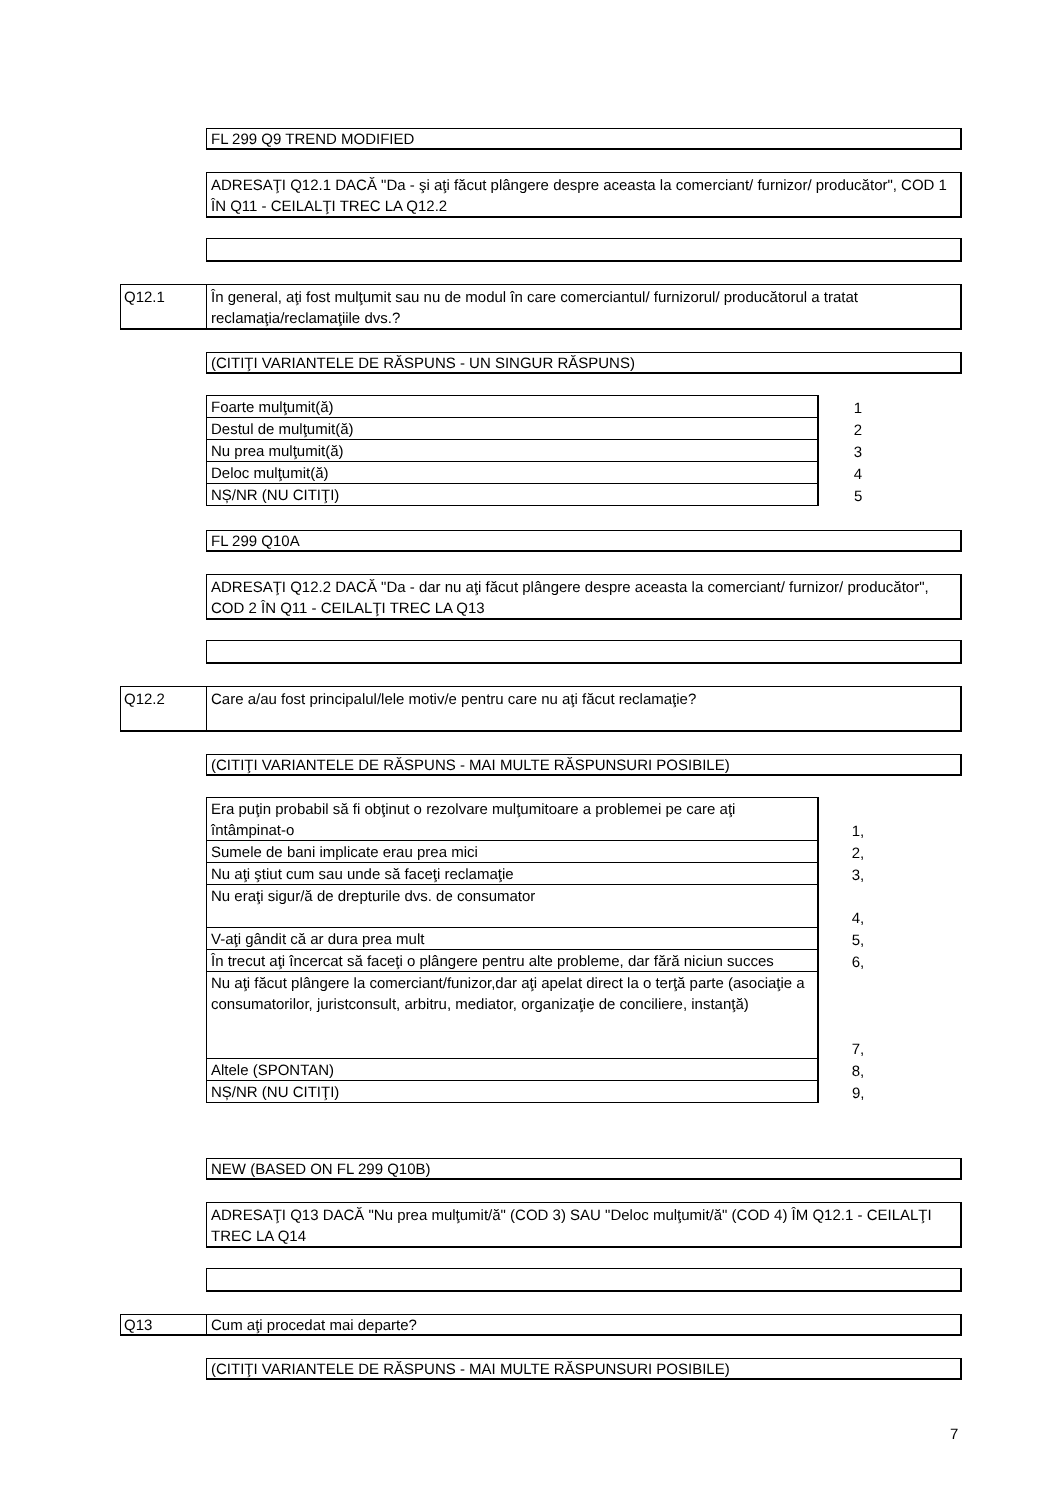FL 299 Q9 TREND MODIFIED
ADRESAŢI Q12.1 DACĂ "Da - şi aţi făcut plângere despre aceasta la comerciant/ furnizor/ producător", COD 1 ÎN Q11 - CEILALŢI TREC LA Q12.2
Q12.1
În general, aţi fost mulţumit sau nu de modul în care comerciantul/ furnizorul/ producătorul a tratat reclamaţia/reclamaţiile dvs.?
(CITIŢI VARIANTELE DE RĂSPUNS - UN SINGUR RĂSPUNS)
| Foarte mulţumit(ă) | 1 |
| Destul de mulţumit(ă) | 2 |
| Nu prea mulţumit(ă) | 3 |
| Deloc mulţumit(ă) | 4 |
| NȘ/NR (NU CITIŢI) | 5 |
FL 299 Q10A
ADRESAŢI Q12.2 DACĂ "Da - dar nu aţi făcut plângere despre aceasta la comerciant/ furnizor/ producător", COD 2 ÎN Q11 - CEILALŢI TREC LA Q13
Q12.2 Care a/au fost principalul/lele motiv/e pentru care nu aţi făcut reclamaţie?
(CITIŢI VARIANTELE DE RĂSPUNS - MAI MULTE RĂSPUNSURI POSIBILE)
| Era puţin probabil să fi obţinut o rezolvare mulţumitoare a problemei pe care aţi întâmpinat-o | 1, |
| Sumele de bani implicate erau prea mici | 2, |
| Nu aţi ştiut cum sau unde să faceţi reclamaţie | 3, |
| Nu eraţi sigur/ă de drepturile dvs. de consumator | 4, |
| V-aţi gândit că ar dura prea mult | 5, |
| În trecut aţi încercat să faceţi o plângere pentru alte probleme, dar fără niciun succes | 6, |
| Nu aţi făcut plângere la comerciant/funizor,dar aţi apelat direct la o terţă parte (asociaţie a consumatorilor, juristconsult, arbitru, mediator, organizaţie de conciliere, instanţă) | 7, |
| Altele (SPONTAN) | 8, |
| NȘ/NR (NU CITIŢI) | 9, |
NEW (BASED ON FL 299 Q10B)
ADRESAŢI Q13 DACĂ "Nu prea mulţumit/ă" (COD 3) SAU "Deloc mulţumit/ă" (COD 4) ÎM Q12.1 - CEILALŢI TREC LA Q14
Q13 Cum aţi procedat mai departe?
(CITIŢI VARIANTELE DE RĂSPUNS - MAI MULTE RĂSPUNSURI POSIBILE)
7